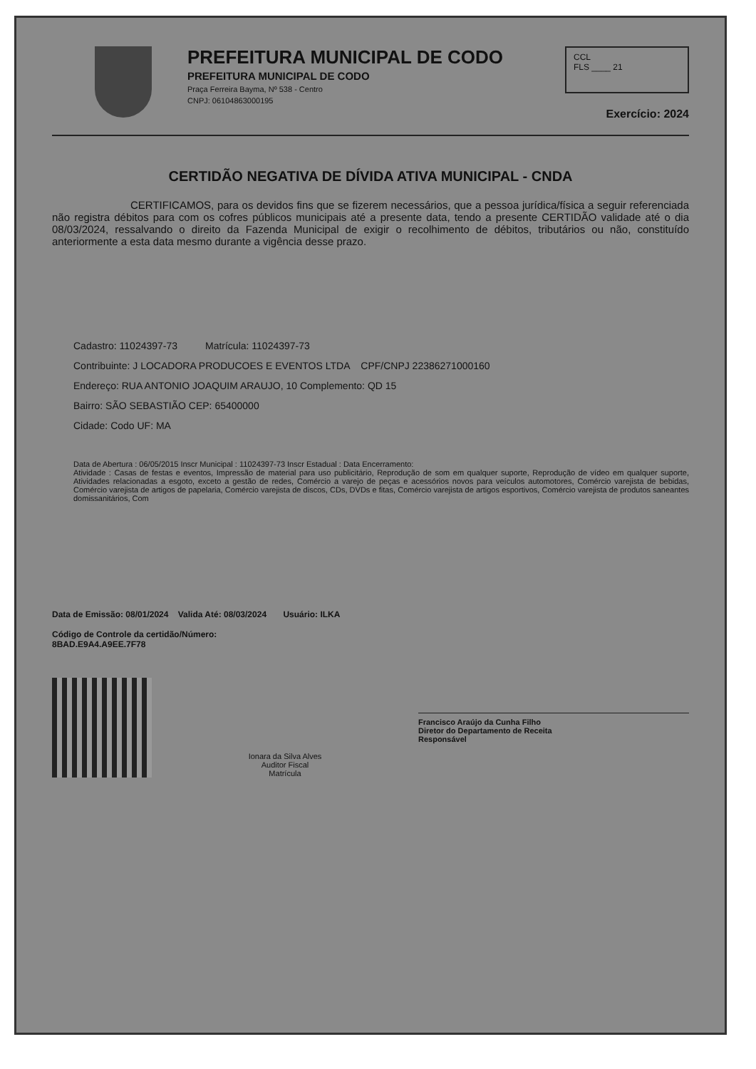PREFEITURA MUNICIPAL DE CODO
PREFEITURA MUNICIPAL DE CODO
Praça Ferreira Bayma, Nº 538 - Centro
CNPJ: 06104863000195
CCL
FLS ____ 21
Exercício: 2024
CERTIDÃO NEGATIVA DE DÍVIDA ATIVA MUNICIPAL - CNDA
CERTIFICAMOS, para os devidos fins que se fizerem necessários, que a pessoa jurídica/física a seguir referenciada não registra débitos para com os cofres públicos municipais até a presente data, tendo a presente CERTIDÃO validade até o dia 08/03/2024, ressalvando o direito da Fazenda Municipal de exigir o recolhimento de débitos, tributários ou não, constituído anteriormente a esta data mesmo durante a vigência desse prazo.
Cadastro: 11024397-73 Matrícula: 11024397-73
Contribuinte: J LOCADORA PRODUCOES E EVENTOS LTDA CPF/CNPJ 22386271000160
Endereço: RUA ANTONIO JOAQUIM ARAUJO, 10 Complemento: QD 15
Bairro: SÃO SEBASTIÃO CEP: 65400000
Cidade: Codo UF: MA
Data de Abertura : 06/05/2015 Inscr Municipal : 11024397-73 Inscr Estadual : Data Encerramento:
Atividade : Casas de festas e eventos, Impressão de material para uso publicitário, Reprodução de som em qualquer suporte, Reprodução de vídeo em qualquer suporte, Atividades relacionadas a esgoto, exceto a gestão de redes, Comércio a varejo de peças e acessórios novos para veículos automotores, Comércio varejista de bebidas, Comércio varejista de artigos de papelaria, Comércio varejista de discos, CDs, DVDs e fitas, Comércio varejista de artigos esportivos, Comércio varejista de produtos saneantes domissanitários, Com
Data de Emissão: 08/01/2024 Valida Até: 08/03/2024 Usuário: ILKA
Código de Controle da certidão/Número:
8BAD.E9A4.A9EE.7F78
Ionara da Silva Alves
Auditor Fiscal
Matrícula
Francisco Araújo da Cunha Filho
Diretor do Departamento de Receita
Responsável